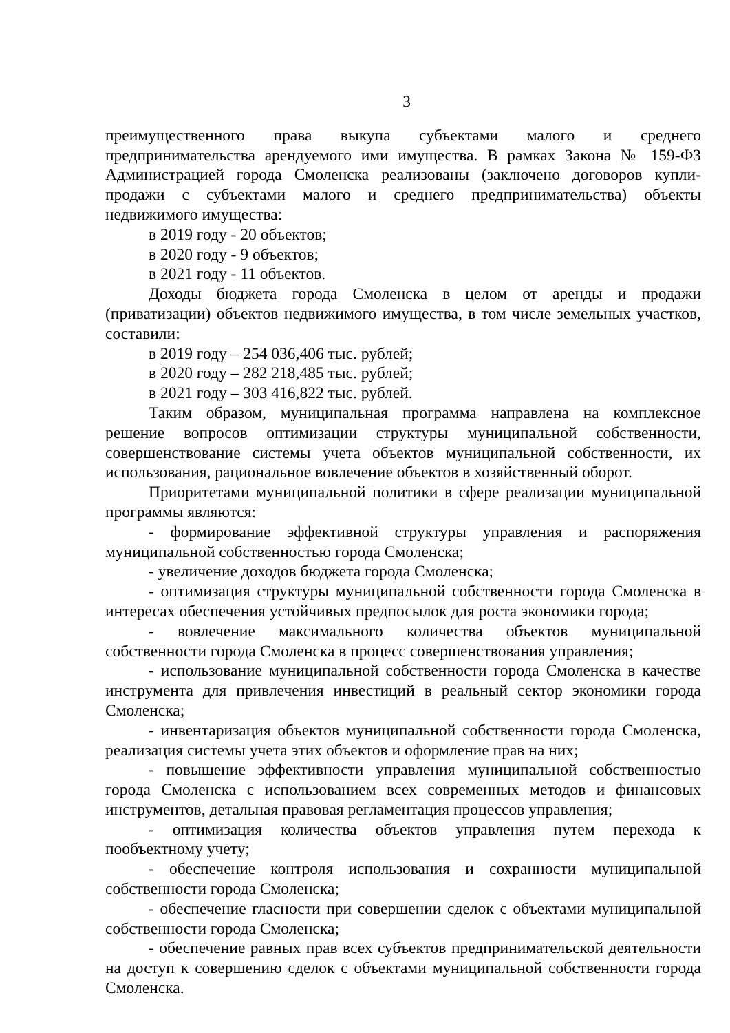3
преимущественного права выкупа субъектами малого и среднего предпринимательства арендуемого ими имущества. В рамках Закона № 159-ФЗ Администрацией города Смоленска реализованы (заключено договоров купли-продажи с субъектами малого и среднего предпринимательства) объекты недвижимого имущества:
в 2019 году - 20 объектов;
в 2020 году - 9 объектов;
в 2021 году - 11 объектов.
Доходы бюджета города Смоленска в целом от аренды и продажи (приватизации) объектов недвижимого имущества, в том числе земельных участков, составили:
в 2019 году – 254 036,406 тыс. рублей;
в 2020 году – 282 218,485 тыс. рублей;
в 2021 году – 303 416,822 тыс. рублей.
Таким образом, муниципальная программа направлена на комплексное решение вопросов оптимизации структуры муниципальной собственности, совершенствование системы учета объектов муниципальной собственности, их использования, рациональное вовлечение объектов в хозяйственный оборот.
Приоритетами муниципальной политики в сфере реализации муниципальной программы являются:
- формирование эффективной структуры управления и распоряжения муниципальной собственностью города Смоленска;
- увеличение доходов бюджета города Смоленска;
- оптимизация структуры муниципальной собственности города Смоленска в интересах обеспечения устойчивых предпосылок для роста экономики города;
- вовлечение максимального количества объектов муниципальной собственности города Смоленска в процесс совершенствования управления;
- использование муниципальной собственности города Смоленска в качестве инструмента для привлечения инвестиций в реальный сектор экономики города Смоленска;
- инвентаризация объектов муниципальной собственности города Смоленска, реализация системы учета этих объектов и оформление прав на них;
- повышение эффективности управления муниципальной собственностью города Смоленска с использованием всех современных методов и финансовых инструментов, детальная правовая регламентация процессов управления;
- оптимизация количества объектов управления путем перехода к пообъектному учету;
- обеспечение контроля использования и сохранности муниципальной собственности города Смоленска;
- обеспечение гласности при совершении сделок с объектами муниципальной собственности города Смоленска;
- обеспечение равных прав всех субъектов предпринимательской деятельности на доступ к совершению сделок с объектами муниципальной собственности города Смоленска.